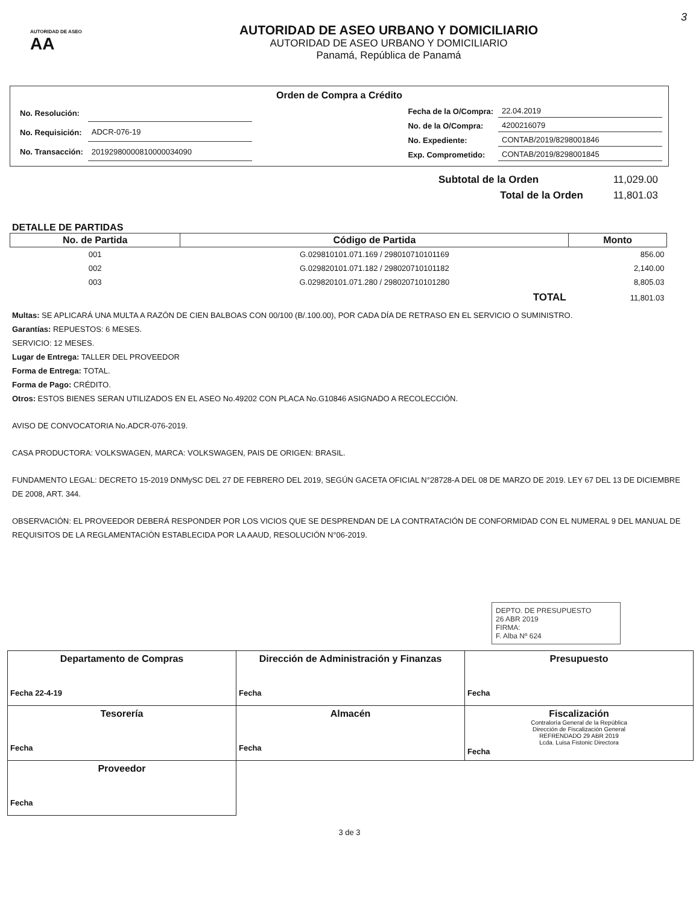AUTORIDAD DE ASEO AA
AUTORIDAD DE ASEO URBANO Y DOMICILIARIO
AUTORIDAD DE ASEO URBANO Y DOMICILIARIO
Panamá, República de Panamá
3
Orden de Compra a Crédito
| No. Resolución: | |
| No. Requisición: | ADCR-076-19 |
| No. Transacción: | 2019298000081000003409​0 |
| Fecha de la O/Compra: | 22.04.2019 |
| No. de la O/Compra: | 4200216079 |
| No. Expediente: | CONTAB/2019/8298001846 |
| Exp. Comprometido: | CONTAB/2019/8298001845 |
| Subtotal de la Orden | 11,029.00 |
| Total de la Orden | 11,801.03 |
DETALLE DE PARTIDAS
| No. de Partida | Código de Partida | Monto |
| --- | --- | --- |
| 001 | G.029810101.071.169 / 298010710101169 | 856.00 |
| 002 | G.029820101.071.182 / 298020710101182 | 2,140.00 |
| 003 | G.029820101.071.280 / 298020710101280 | 8,805.03 |
| | TOTAL | 11,801.03 |
Multas: SE APLICARÁ UNA MULTA A RAZÓN DE CIEN BALBOAS CON 00/100 (B/.100.00), POR CADA DÍA DE RETRASO EN EL SERVICIO O SUMINISTRO.
Garantías: REPUESTOS: 6 MESES.
SERVICIO: 12 MESES.
Lugar de Entrega: TALLER DEL PROVEEDOR
Forma de Entrega: TOTAL.
Forma de Pago: CRÉDITO.
Otros: ESTOS BIENES SERAN UTILIZADOS EN EL ASEO No.49202 CON PLACA No.G10846 ASIGNADO A RECOLECCIÓN.
AVISO DE CONVOCATORIA No.ADCR-076-2019.
CASA PRODUCTORA: VOLKSWAGEN, MARCA: VOLKSWAGEN, PAIS DE ORIGEN: BRASIL.
FUNDAMENTO LEGAL: DECRETO 15-2019 DNMySC DEL 27 DE FEBRERO DEL 2019, SEGÚN GACETA OFICIAL N°28728-A DEL 08 DE MARZO DE 2019. LEY 67 DEL 13 DE DICIEMBRE DE 2008, ART. 344.
OBSERVACIÓN: EL PROVEEDOR DEBERÁ RESPONDER POR LOS VICIOS QUE SE DESPRENDAN DE LA CONTRATACIÓN DE CONFORMIDAD CON EL NUMERAL 9 DEL MANUAL DE REQUISITOS DE LA REGLAMENTACIÓN ESTABLECIDA POR LA AAUD, RESOLUCIÓN N°06-2019.
DEPTO. DE PRESUPUESTO
26 ABR 2019
FIRMA:
F. Alba Nº 624
| Departamento de Compras Fecha 22-4-19 | Dirección de Administración y Finanzas Fecha | Presupuesto Fecha |
| Tesorería Fecha | Almacén Fecha | Fiscalización Contraloría General de la República Dirección de Fiscalización General REFRENDADO 29 ABR 2019 Lcda. Luisa Fistonic Directora Fecha |
| Proveedor Fecha | | |
3 de 3